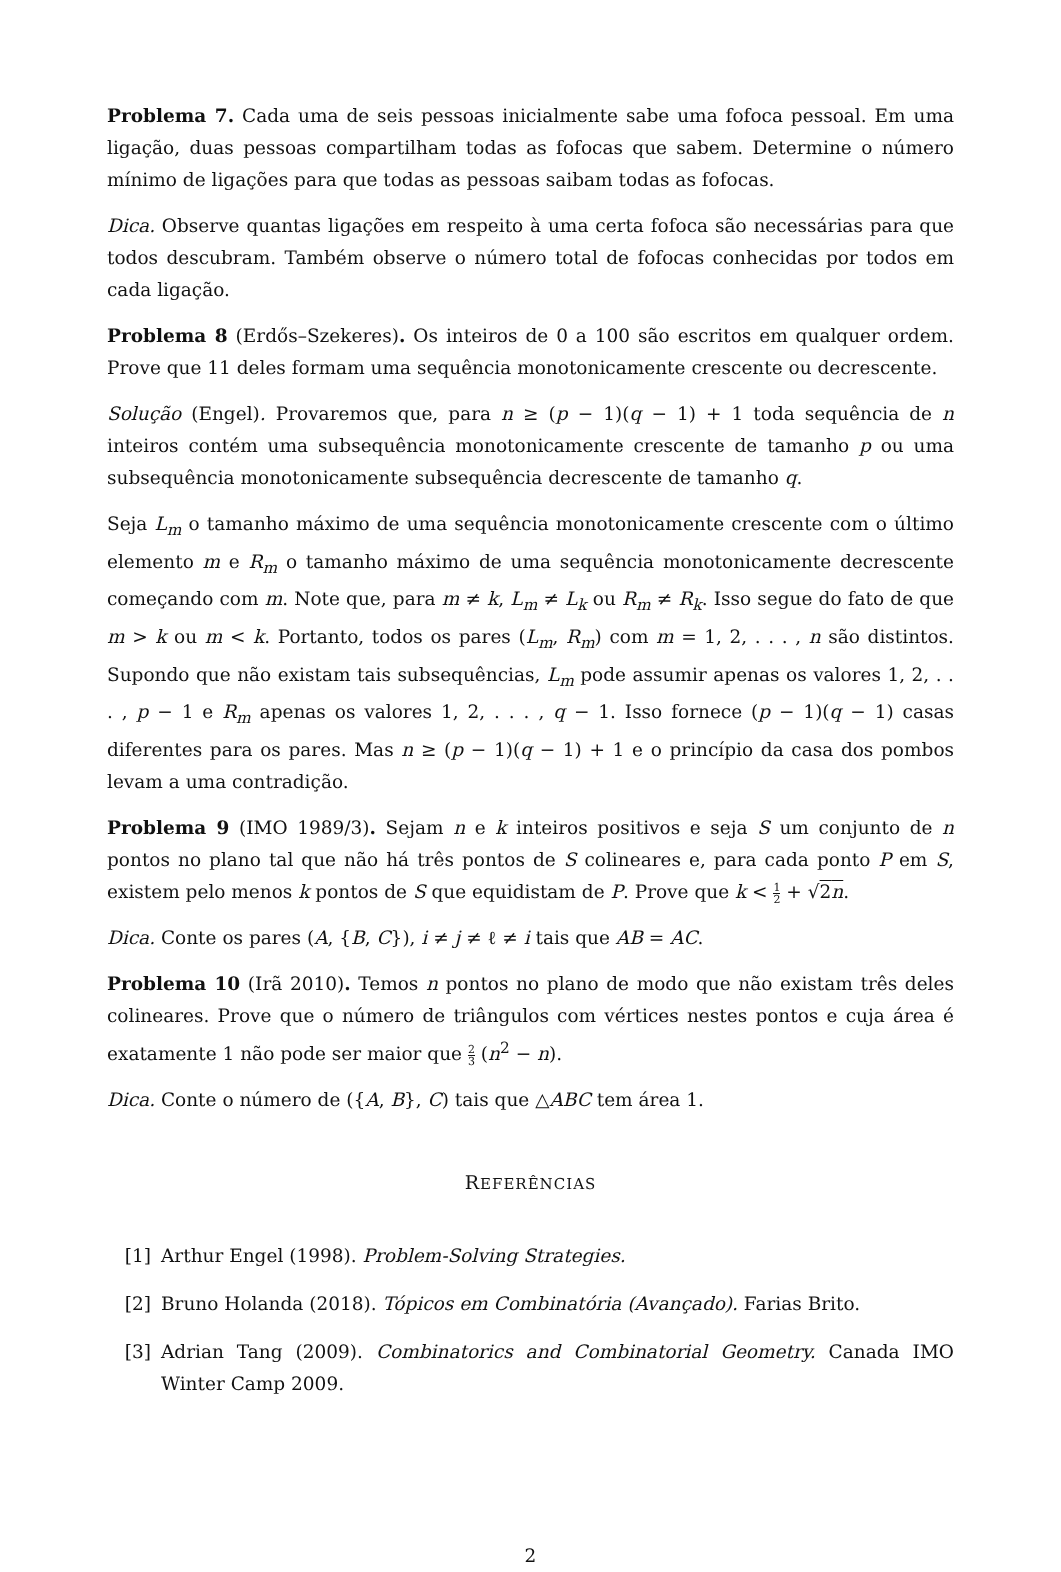Problema 7. Cada uma de seis pessoas inicialmente sabe uma fofoca pessoal. Em uma ligação, duas pessoas compartilham todas as fofocas que sabem. Determine o número mínimo de ligações para que todas as pessoas saibam todas as fofocas.
Dica. Observe quantas ligações em respeito à uma certa fofoca são necessárias para que todos descubram. Também observe o número total de fofocas conhecidas por todos em cada ligação.
Problema 8 (Erdős–Szekeres). Os inteiros de 0 a 100 são escritos em qualquer ordem. Prove que 11 deles formam uma sequência monotonicamente crescente ou decrescente.
Solução (Engel). Provaremos que, para n ≥ (p − 1)(q − 1) + 1 toda sequência de n inteiros contém uma subsequência monotonicamente crescente de tamanho p ou uma subsequência monotonicamente subsequência decrescente de tamanho q.
Seja L<sub>m</sub> o tamanho máximo de uma sequência monotonicamente crescente com o último elemento m e R<sub>m</sub> o tamanho máximo de uma sequência monotonicamente decrescente começando com m. Note que, para m ≠ k, L<sub>m</sub> ≠ L<sub>k</sub> ou R<sub>m</sub> ≠ R<sub>k</sub>. Isso segue do fato de que m > k ou m < k. Portanto, todos os pares (L<sub>m</sub>, R<sub>m</sub>) com m = 1, 2, . . . , n são distintos. Supondo que não existam tais subsequências, L<sub>m</sub> pode assumir apenas os valores 1, 2, . . . , p − 1 e R<sub>m</sub> apenas os valores 1, 2, . . . , q − 1. Isso fornece (p − 1)(q − 1) casas diferentes para os pares. Mas n ≥ (p − 1)(q − 1) + 1 e o princípio da casa dos pombos levam a uma contradição.
Problema 9 (IMO 1989/3). Sejam n e k inteiros positivos e seja S um conjunto de n pontos no plano tal que não há três pontos de S colineares e, para cada ponto P em S, existem pelo menos k pontos de S que equidistam de P. Prove que k < 1 2 + √2n.
Dica. Conte os pares (A, {B, C}), i ≠ j ≠ ℓ ≠ i tais que AB = AC.
Problema 10 (Irã 2010). Temos n pontos no plano de modo que não existam três deles colineares. Prove que o número de triângulos com vértices nestes pontos e cuja área é exatamente 1 não pode ser maior que 2 3 (n<sup>2</sup> − n).
Dica. Conte o número de ({A, B}, C) tais que △ABC tem área 1.
REFERÊNCIAS
[1] Arthur Engel (1998). Problem-Solving Strategies.
[2] Bruno Holanda (2018). Tópicos em Combinatória (Avançado). Farias Brito.
[3] Adrian Tang (2009). Combinatorics and Combinatorial Geometry. Canada IMO Winter Camp 2009.
2